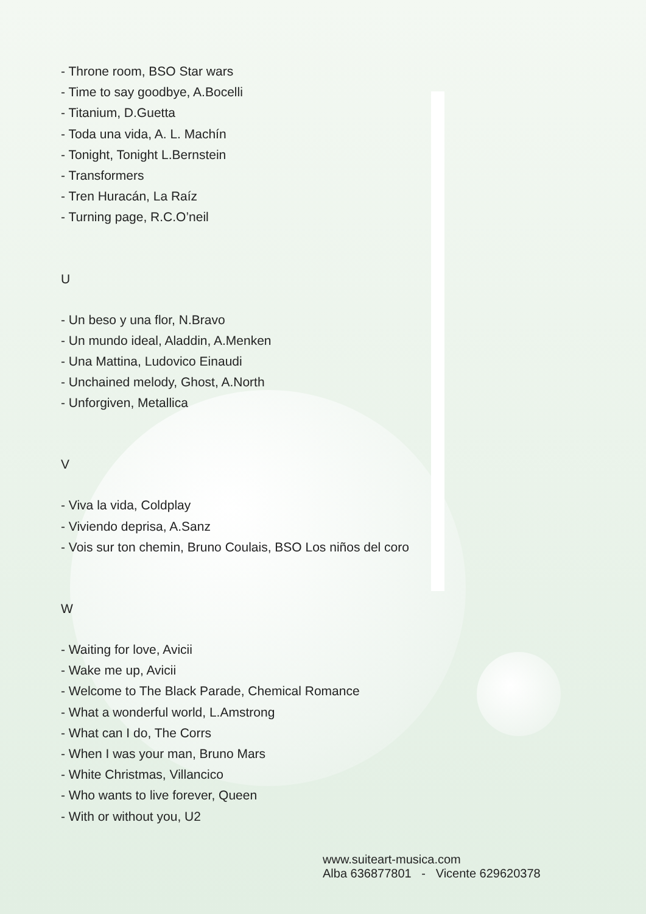- Throne room, BSO Star wars
- Time to say goodbye, A.Bocelli
- Titanium, D.Guetta
- Toda una vida, A. L. Machín
- Tonight, Tonight L.Bernstein
- Transformers
- Tren Huracán, La Raíz
- Turning page, R.C.O’neil
U
- Un beso y una flor, N.Bravo
- Un mundo ideal, Aladdin, A.Menken
- Una Mattina, Ludovico Einaudi
- Unchained melody, Ghost, A.North
- Unforgiven, Metallica
V
- Viva la vida, Coldplay
- Viviendo deprisa, A.Sanz
- Vois sur ton chemin, Bruno Coulais, BSO Los niños del coro
W
- Waiting for love, Avicii
- Wake me up, Avicii
- Welcome to The Black Parade, Chemical Romance
- What a wonderful world, L.Amstrong
- What can I do, The Corrs
- When I was your man, Bruno Mars
- White Christmas, Villancico
- Who wants to live forever, Queen
- With or without you, U2
www.suiteart-musica.com
Alba 636877801 - Vicente 629620378